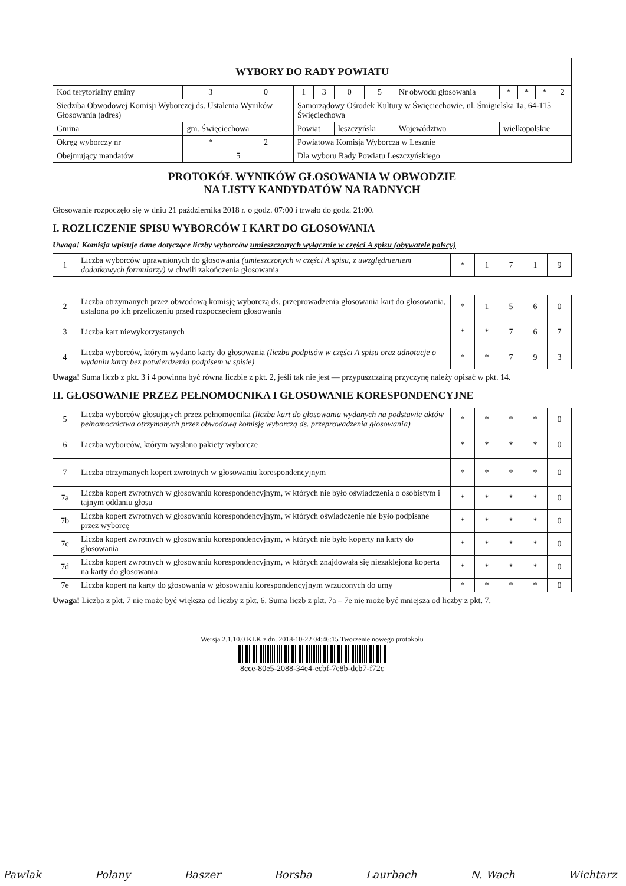| WYBORY DO RADY POWIATU | | | | | | | | | | | | | |
| --- | --- | --- | --- | --- | --- | --- | --- | --- | --- | --- | --- | --- | --- |
| Kod terytorialny gminy | | 3 | 0 | 1 | 3 | 0 | 5 | Nr obwodu głosowania | | * | * | * | 2 |
| Siedziba Obwodowej Komisji Wyborczej ds. Ustalenia Wyników Głosowania (adres) | | | | Samorządowy Ośrodek Kultury w Święciechowie, ul. Śmigielska 1a, 64-115 Święciechowa | | | | | | | | | |
| Gmina | gm. Święciechowa | | | Powiat | | leszczyński | | | Województwo | wielkopolskie | | | |
| Okręg wyborczy nr | | * | 2 | Powiatowa Komisja Wyborcza w Lesznie | | | | | | | | | |
| Obejmujący mandatów | | 5 | | Dla wyboru Rady Powiatu Leszczyńskiego | | | | | | | | | |
PROTOKÓŁ WYNIKÓW GŁOSOWANIA W OBWODZIE
NA LISTY KANDYDATÓW NA RADNYCH
Głosowanie rozpoczęło się w dniu 21 października 2018 r. o godz. 07:00 i trwało do godz. 21:00.
I. ROZLICZENIE SPISU WYBORCÓW I KART DO GŁOSOWANIA
Uwaga! Komisja wpisuje dane dotyczące liczby wyborców umieszczonych wyłącznie w części A spisu (obywatele polscy)
| 1 | Liczba wyborców uprawnionych do głosowania (umieszczonych w części A spisu, z uwzględnieniem dodatkowych formularzy) w chwili zakończenia głosowania | * | 1 | 7 | 1 | 9 |
| 2 | Liczba otrzymanych przez obwodową komisję wyborczą ds. przeprowadzenia głosowania kart do głosowania, ustalona po ich przeliczeniu przed rozpoczęciem głosowania | * | 1 | 5 | 6 | 0 |
| 3 | Liczba kart niewykorzystanych | * | * | 7 | 6 | 7 |
| 4 | Liczba wyborców, którym wydano karty do głosowania (liczba podpisów w części A spisu oraz adnotacje o wydaniu karty bez potwierdzenia podpisem w spisie) | * | * | 7 | 9 | 3 |
Uwaga! Suma liczb z pkt. 3 i 4 powinna być równa liczbie z pkt. 2, jeśli tak nie jest — przypuszczalną przyczynę należy opisać w pkt. 14.
II. GŁOSOWANIE PRZEZ PEŁNOMOCNIKA I GŁOSOWANIE KORESPONDENCYJNE
| 5 | Liczba wyborców głosujących przez pełnomocnika (liczba kart do głosowania wydanych na podstawie aktów pełnomocnictwa otrzymanych przez obwodową komisję wyborczą ds. przeprowadzenia głosowania) | * | * | * | * | 0 |
| 6 | Liczba wyborców, którym wysłano pakiety wyborcze | * | * | * | * | 0 |
| 7 | Liczba otrzymanych kopert zwrotnych w głosowaniu korespondencyjnym | * | * | * | * | 0 |
| 7a | Liczba kopert zwrotnych w głosowaniu korespondencyjnym, w których nie było oświadczenia o osobistym i tajnym oddaniu głosu | * | * | * | * | 0 |
| 7b | Liczba kopert zwrotnych w głosowaniu korespondencyjnym, w których oświadczenie nie było podpisane przez wyborcę | * | * | * | * | 0 |
| 7c | Liczba kopert zwrotnych w głosowaniu korespondencyjnym, w których nie było koperty na karty do głosowania | * | * | * | * | 0 |
| 7d | Liczba kopert zwrotnych w głosowaniu korespondencyjnym, w których znajdowała się niezaklejona koperta na karty do głosowania | * | * | * | * | 0 |
| 7e | Liczba kopert na karty do głosowania w głosowaniu korespondencyjnym wrzuconych do urny | * | * | * | * | 0 |
Uwaga! Liczba z pkt. 7 nie może być większa od liczby z pkt. 6. Suma liczb z pkt. 7a – 7e nie może być mniejsza od liczby z pkt. 7.
Wersja 2.1.10.0 KLK z dn. 2018-10-22 04:46:15 Tworzenie nowego protokołu
8cce-80e5-2088-34e4-ecbf-7e8b-dcb7-f72c
Pawlak Polany Baszer Borsba Laurbach N. Wach Wichtarz